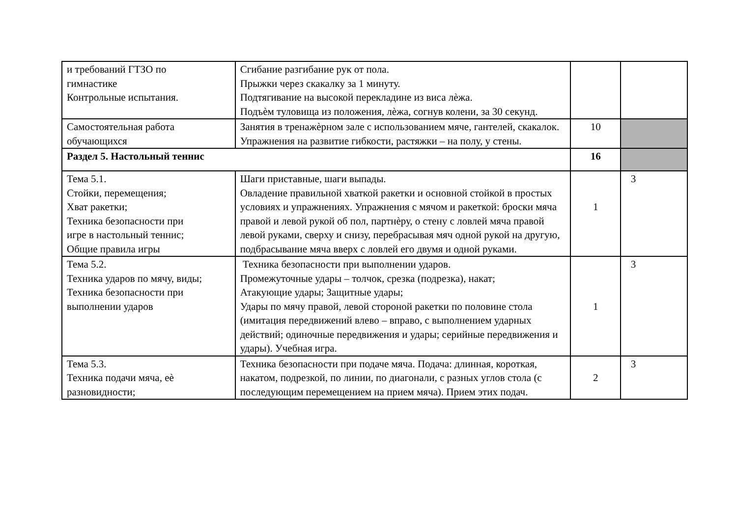| и требований ГТЗО по гимнастике Контрольные испытания. | Сгибание разгибание рук от пола. Прыжки через скакалку за 1 минуту. Подтягивание на высокой перекладине из виса лѐжа. Подъѐм туловища из положения, лѐжа, согнув колени, за 30 секунд. | | |
| Самостоятельная работа обучающихся | Занятия в тренажѐрном зале с использованием мяче, гантелей, скакалок. Упражнения на развитие гибкости, растяжки – на полу, у стены. | 10 | |
| Раздел 5. Настольный теннис | | 16 | |
| Тема 5.1. Стойки, перемещения; Хват ракетки; Техника безопасности при игре в настольный теннис; Общие правила игры | Шаги приставные, шаги выпады. Овладение правильной хваткой ракетки и основной стойкой в простых условиях и упражнениях. Упражнения с мячом и ракеткой: броски мяча правой и левой рукой об пол, партнѐру, о стену с ловлей мяча правой левой руками, сверху и снизу, перебрасывая мяч одной рукой на другую, подбрасывание мяча вверх с ловлей его двумя и одной руками. | 1 | 3 |
| Тема 5.2. Техника ударов по мячу, виды; Техника безопасности при выполнении ударов | Техника безопасности при выполнении ударов. Промежуточные удары – толчок, срезка (подрезка), накат; Атакующие удары; Защитные удары; Удары по мячу правой, левой стороной ракетки по половине стола (имитация передвижений влево – вправо, с выполнением ударных действий; одиночные передвижения и удары; серийные передвижения и удары). Учебная игра. | 1 | 3 |
| Тема 5.3. Техника подачи мяча, еѐ разновидности; | Техника безопасности при подаче мяча. Подача: длинная, короткая, накатом, подрезкой, по линии, по диагонали, с разных углов стола (с последующим перемещением на прием мяча). Прием этих подач. | 2 | 3 |